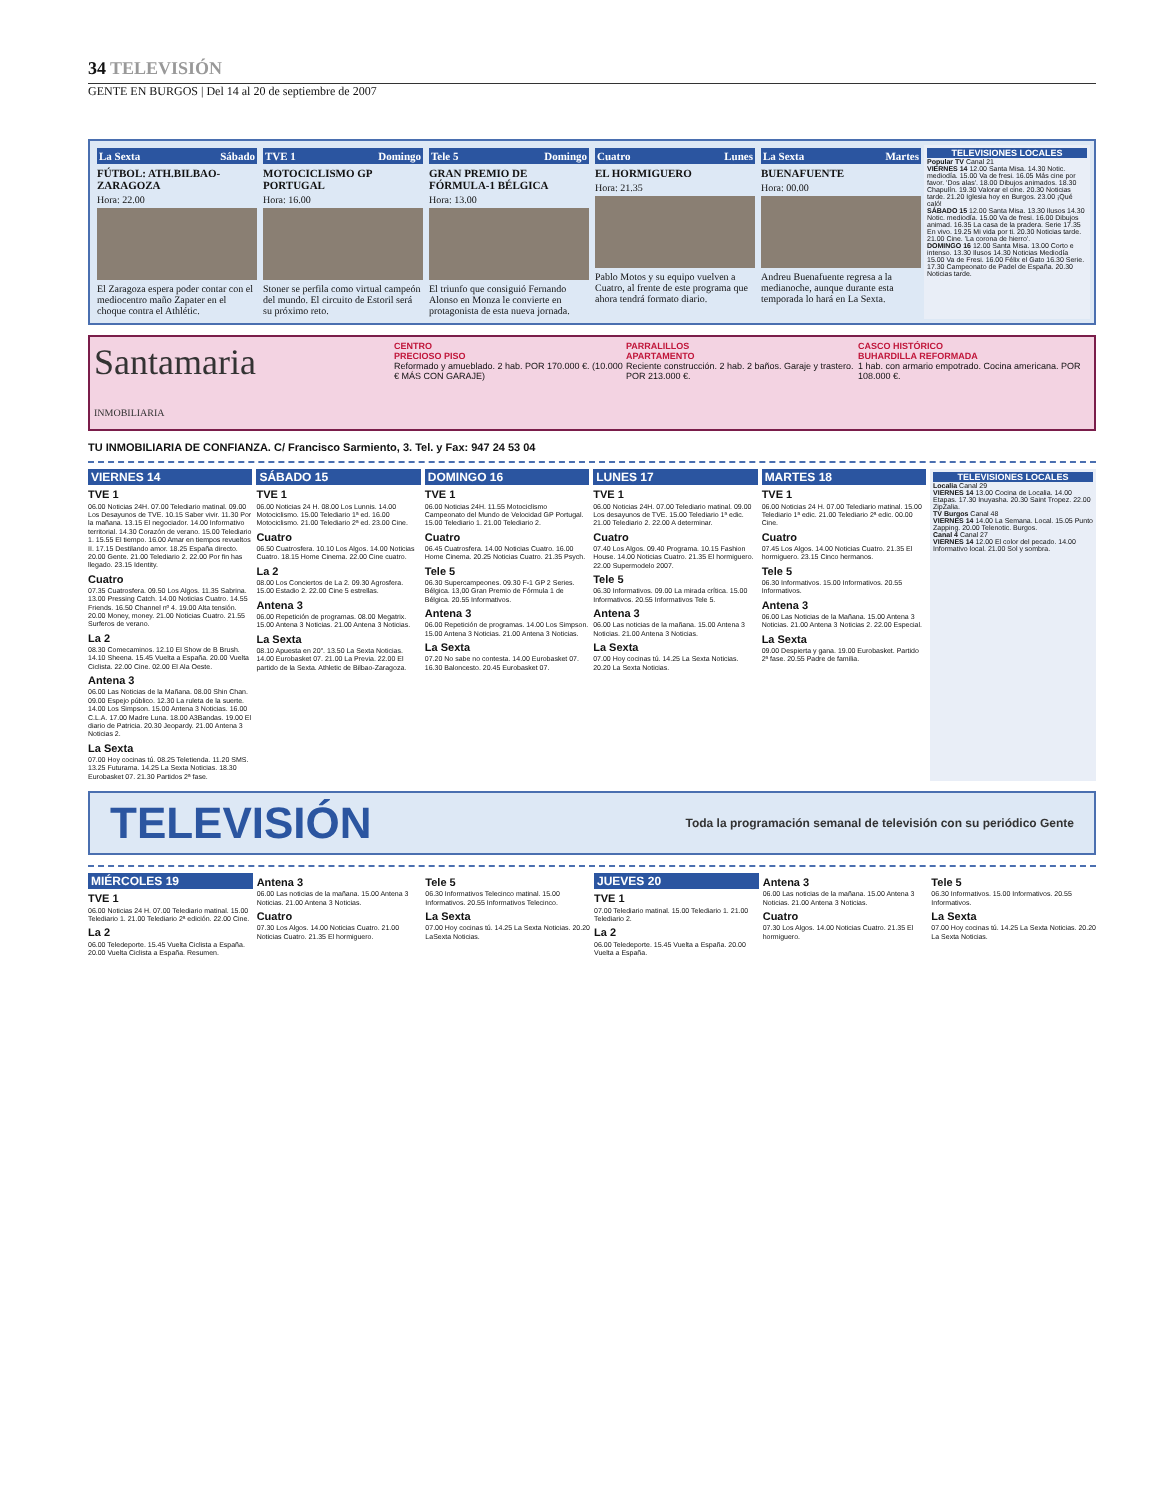34 TELEVISIÓN
GENTE EN BURGOS | Del 14 al 20 de septiembre de 2007
La Sexta Sábado
FÚTBOL: ATH.BILBAO-ZARAGOZA
Hora: 22.00
El Zaragoza espera poder contar con el mediocentro maño Zapater en el choque contra el Athlétic.
TVE 1 Domingo
MOTOCICLISMO GP PORTUGAL
Hora: 16.00
Stoner se perfila como virtual campeón del mundo. El circuito de Estoril será su próximo reto.
Tele 5 Domingo
GRAN PREMIO DE FÓRMULA-1 BÉLGICA
Hora: 13.00
El triunfo que consiguió Fernando Alonso en Monza le convierte en protagonista de esta nueva jornada.
Cuatro Lunes
EL HORMIGUERO
Hora: 21.35
Pablo Motos y su equipo vuelven a Cuatro, al frente de este programa que ahora tendrá formato diario.
La Sexta Martes
BUENAFUENTE
Hora: 00.00
Andreu Buenafuente regresa a la medianoche, aunque durante esta temporada lo hará en La Sexta.
TELEVISIONES LOCALES
Popular TV Canal 21
VIERNES 14 12.00 Santa Misa. 14.30 Notic. mediodía. 15.00 Va de fresi. 16.05 Más cine por favor. 'Dos alas'. 18.00 Dibujos animados. 18.30 Chapulín. 19.30 Valorar el cine. 20.30 Noticias tarde. 21.20 Iglesia hoy en Burgos. 23.00 ¡Qué caló!
SÁBADO 15 12.00 Santa Misa. 13.30 Ilusos 14.30 Notic. mediodía. 15.00 Va de fresi. 16.00 Dibujos animad. 16.35 La casa de la pradera. Serie 17.35 En vivo. 19.25 Mi vida por ti. 20.30 Noticias tarde. 21.00 Cine. 'La corona de hierro'.
DOMINGO 16 12.00 Santa Misa. 13.00 Corto e intenso. 13.30 Ilusos 14.30 Noticias Mediodía 15.00 Va de Fresi. 16.00 Félix el Gato 16.30 Serie. 17.30 Campeonato de Padel de España. 20.30 Noticias tarde.
Santamaria
INMOBILIARIA
CENTRO
PRECIOSO PISO
Reformado y amueblado. 2 hab. POR 170.000 €. (10.000 € MÁS CON GARAJE)
PARRALILLOS
APARTAMENTO
Reciente construcción. 2 hab. 2 baños. Garaje y trastero. POR 213.000 €.
CASCO HISTÓRICO
BUHARDILLA REFORMADA
1 hab. con armario empotrado. Cocina americana. POR 108.000 €.
TU INMOBILIARIA DE CONFIANZA. C/ Francisco Sarmiento, 3. Tel. y Fax: 947 24 53 04
VIERNES 14
TVE 1
06.00 Noticias 24H. 07.00 Telediario matinal. 09.00 Los Desayunos de TVE. 10.15 Saber vivir. 11.30 Por la mañana. 13.15 El negociador. 14.00 Informativo territorial. 14.30 Corazón de verano. 15.00 Telediario 1. 15.55 El tiempo. 16.00 Amar en tiempos revueltos II. 17.15 Destilando amor. 18.25 España directo. 20.00 Gente. 21.00 Telediario 2. 22.00 Por fin has llegado. 23.15 Identity.
Cuatro
07.35 Cuatrosfera. 09.50 Los Algos. 11.35 Sabrina. 13.00 Pressing Catch. 14.00 Noticias Cuatro. 14.55 Friends. 16.50 Channel nº 4. 19.00 Alta tensión. 20.00 Money, money. 21.00 Noticias Cuatro. 21.55 Surferos de verano.
La 2
08.30 Comecaminos. 12.10 El Show de B Brush. 14.10 Sheena. 15.45 Vuelta a España. 20.00 Vuelta Ciclista. 22.00 Cine. 02.00 El Ala Oeste.
Antena 3
06.00 Las Noticias de la Mañana. 08.00 Shin Chan. 09.00 Espejo público. 12.30 La ruleta de la suerte. 14.00 Los Simpson. 15.00 Antena 3 Noticias. 16.00 C.L.A. 17.00 Madre Luna. 18.00 A3Bandas. 19.00 El diario de Patricia. 20.30 Jeopardy. 21.00 Antena 3 Noticias 2.
La Sexta
07.00 Hoy cocinas tú. 08.25 Teletienda. 11.20 SMS. 13.25 Futurama. 14.25 La Sexta Noticias. 18.30 Eurobasket 07. 21.30 Partidos 2ª fase.
SÁBADO 15
TVE 1
06.00 Noticias 24 H. 08.00 Los Lunnis. 14.00 Motociclismo. 15.00 Telediario 1ª ed. 16.00 Motociclismo. 21.00 Telediario 2ª ed. 23.00 Cine.
Cuatro
06.50 Cuatrosfera. 10.10 Los Algos. 14.00 Noticias Cuatro. 18.15 Home Cinema. 22.00 Cine cuatro.
La 2
08.00 Los Conciertos de La 2. 09.30 Agrosfera. 15.00 Estadio 2. 22.00 Cine 5 estrellas.
Antena 3
06.00 Repetición de programas. 08.00 Megatrix. 15.00 Antena 3 Noticias. 21.00 Antena 3 Noticias.
La Sexta
08.10 Apuesta en 20". 13.50 La Sexta Noticias. 14.00 Eurobasket 07. 21.00 La Previa. 22.00 El partido de la Sexta. Athletic de Bilbao-Zaragoza.
DOMINGO 16
TVE 1
06.00 Noticias 24H. 11.55 Motociclismo Campeonato del Mundo de Velocidad GP Portugal. 15.00 Telediario 1. 21.00 Telediario 2.
Cuatro
06.45 Cuatrosfera. 14.00 Noticias Cuatro. 16.00 Home Cinema. 20.25 Noticias Cuatro. 21.35 Psych.
Tele 5
06.30 Supercampeones. 09.30 F-1 GP 2 Series. Bélgica. 13,00 Gran Premio de Fórmula 1 de Bélgica. 20.55 Informativos.
Antena 3
06.00 Repetición de programas. 14.00 Los Simpson. 15.00 Antena 3 Noticias. 21.00 Antena 3 Noticias.
La Sexta
07.20 No sabe no contesta. 14.00 Eurobasket 07. 16.30 Baloncesto. 20.45 Eurobasket 07.
LUNES 17
TVE 1
06.00 Noticias 24H. 07.00 Telediario matinal. 09.00 Los desayunos de TVE. 15.00 Telediario 1ª edic. 21.00 Telediario 2. 22.00 A determinar.
Cuatro
07.40 Los Algos. 09.40 Programa. 10.15 Fashion House. 14.00 Noticias Cuatro. 21.35 El hormiguero. 22.00 Supermodelo 2007.
Tele 5
06.30 Informativos. 09.00 La mirada crítica. 15.00 Informativos. 20.55 Informativos Tele 5.
Antena 3
06.00 Las noticias de la mañana. 15.00 Antena 3 Noticias. 21.00 Antena 3 Noticias.
La Sexta
07.00 Hoy cocinas tú. 14.25 La Sexta Noticias. 20.20 La Sexta Noticias.
MARTES 18
TVE 1
06.00 Noticias 24 H. 07.00 Telediario matinal. 15.00 Telediario 1ª edic. 21.00 Telediario 2ª edic. 00.00 Cine.
Cuatro
07.45 Los Algos. 14.00 Noticias Cuatro. 21.35 El hormiguero. 23.15 Cinco hermanos.
Tele 5
06.30 Informativos. 15.00 Informativos. 20.55 Informativos.
Antena 3
06.00 Las Noticias de la Mañana. 15.00 Antena 3 Noticias. 21.00 Antena 3 Noticias 2. 22.00 Especial.
La Sexta
09.00 Despierta y gana. 19.00 Eurobasket. Partido 2ª fase. 20.55 Padre de familia.
TELEVISIONES LOCALES
Localia Canal 29
VIERNES 14 13.00 Cocina de Localia. 14.00 Etapas. 17.30 Inuyasha. 20.30 Saint Tropez. 22.00 ZipZalia.
TV Burgos Canal 48
VIERNES 14 14.00 La Semana. Local. 15.05 Punto Zapping. 20.00 Telenotic. Burgos.
Canal 4 Canal 27
VIERNES 14 12.00 El color del pecado. 14.00 Informativo local. 21.00 Sol y sombra.
TELEVISIÓN Toda la programación semanal de televisión con su periódico Gente
MIÉRCOLES 19
TVE 1
06.00 Noticias 24 H. 07.00 Telediario matinal. 15.00 Telediario 1. 21.00 Telediario 2ª edición. 22.00 Cine.
La 2
06.00 Teledeporte. 15.45 Vuelta Ciclista a España. 20.00 Vuelta Ciclista a España. Resumen.
Antena 3
06.00 Las noticias de la mañana. 15.00 Antena 3 Noticias. 21.00 Antena 3 Noticias.
Cuatro
07.30 Los Algos. 14.00 Noticias Cuatro. 21.00 Noticias Cuatro. 21.35 El hormiguero.
Tele 5
06.30 Informativos Telecinco matinal. 15.00 Informativos. 20.55 Informativos Telecinco.
La Sexta
07.00 Hoy cocinas tú. 14.25 La Sexta Noticias. 20.20 LaSexta Noticias.
JUEVES 20
TVE 1
07.00 Telediario matinal. 15.00 Telediario 1. 21.00 Telediario 2.
La 2
06.00 Teledeporte. 15.45 Vuelta a España. 20.00 Vuelta a España.
Antena 3
06.00 Las noticias de la mañana. 15.00 Antena 3 Noticias. 21.00 Antena 3 Noticias.
Cuatro
07.30 Los Algos. 14.00 Noticias Cuatro. 21.35 El hormiguero.
Tele 5
06.30 Informativos. 15.00 Informativos. 20.55 Informativos.
La Sexta
07.00 Hoy cocinas tú. 14.25 La Sexta Noticias. 20.20 La Sexta Noticias.